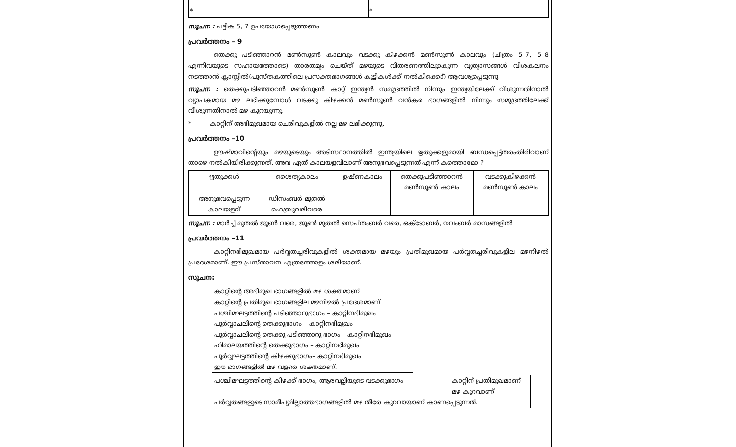| * | * |
സൂചന : പട്ടിക 5, 7 ഉപയോഗപ്പെടുത്തണം
പ്രവർത്തനം – 9
തെക്കു പടിഞ്ഞാറൻ മൺസൂൺ കാലവും വടക്കു കിഴക്കൻ മൺസൂൺ കാലവും (ചിത്രം 5–7, 5–8 എന്നിവയുടെ സഹായത്തോടെ) താരതമ്യം ചെയ്ത് മഴയുടെ വിതരണത്തിലുാകുന്ന വ്യത്യാസങ്ങൾ വിശകലനം നടത്താൻ ക്ലാസ്സിൽ(പുസ്തകത്തിലെ പ്രസക്തഭാഗങ്ങൾ കുട്ടികൾക്ക് നൽകിക്കൊ്) ആവശ്യപ്പെടുന്നു.
സൂചന : തെക്കുപടിഞ്ഞാറൻ മൺസൂൺ കാറ്റ് ഇന്ത്യൻ സമുദ്രത്തിൽ നിന്നും ഇന്ത്യയിലേക്ക് വീശുന്നതിനാൽ വ്യാപകമായ മഴ ലഭിക്കുമ്പോൾ വടക്കു കിഴക്കൻ മൺസൂൺ വൻകര ഭാഗങ്ങളിൽ നിന്നും സമുദ്രത്തിലേക്ക് വീശുന്നതിനാൽ മഴ കുറയുന്നു.
* കാറ്റിന് അഭിമുഖമായ ചെരിവുകളിൽ നല്ല മഴ ലഭിക്കുന്നു.
പ്രവർത്തനം –10
ഊഷ്മാവിന്റെയും മഴയുടെയും അടിസ്ഥാനത്തിൽ ഇന്ത്യയിലെ ഋതുക്കളുമായി ബന്ധപ്പെട്ട്തരംതിരിവാണ് താഴെ നൽകിയിരിക്കുന്നത്. അവ ഏത് കാലയളവിലാണ് അനുഭവപ്പെടുന്നത് എന്ന് കത്തൊമോ ?
| ഋതുക്കൾ | ശൈത്യകാലം | ഉഷ്ണകാലം | തെക്കുപടിഞ്ഞാറൻ മൺസൂൺ കാലം | വടക്കുകിഴക്കൻ മൺസൂൺ കാലം |
| അനുഭവപ്പെടുന്ന കാലയളവ് | ഡിസംബർ മുതൽ ഫെബ്രുവരിവരെ | | | |
സൂചന : മാർച്ച് മുതൽ ജൂൺ വരെ, ജൂൺ മുതൽ സെപ്തംബർ വരെ, ഒക്ടോബർ, നവംബർ മാസങ്ങളിൽ
പ്രവർത്തനം –11
കാറ്റിനഭിമുഖമായ പർവ്വതച്ചരിവുകളിൽ ശക്തമായ മഴയും പ്രതിമുഖമായ പർവ്വതച്ചരിവുകളില മഴനിഴൽ പ്രദേശമാണ്. ഈ പ്രസ്താവന എത്രത്തോളം ശരിയാണ്.
സൂചന:
കാറ്റിന്റെ അഭിമുഖ ഭാഗങ്ങളിൽ മഴ ശക്തമാണ്
കാറ്റിന്റെ പ്രതിമുഖ ഭാഗങ്ങളില മഴനിഴൽ പ്രദേശമാണ്
പശ്ചിമഘട്ടത്തിന്റെ പടിഞ്ഞാറുഭാഗം – കാറ്റിനഭിമുഖം
പൂർവ്വാചലിന്റെ തെക്കുഭാഗം – കാറ്റിനഭിമുഖം
പൂർവ്വാചലിന്റെ തെക്കു പടിഞ്ഞാറു ഭാഗം – കാറ്റിനഭിമുഖം
ഹിമാലയത്തിന്റെ തെക്കുഭാഗം – കാറ്റിനഭിമുഖം
പൂർവ്വഘട്ടത്തിന്റെ കിഴക്കുഭാഗം– കാറ്റിനഭിമുഖം
ഈ ഭാഗങ്ങളിൽ മഴ വളരെ ശക്തമാണ്.
പശ്ചിമഘട്ടത്തിന്റെ കിഴക്ക് ഭാഗം, ആരവല്ലിയുടെ വടക്കുഭാഗം – കാറ്റിന് പ്രതിമുഖമാണ്–
മഴ കുറവാണ്
പർവ്വതങ്ങളുടെ സാമീപ്യമില്ലാത്തഭാഗങ്ങളിൽ മഴ തീരേ കുറവായാണ് കാണപ്പെടുന്നത്.